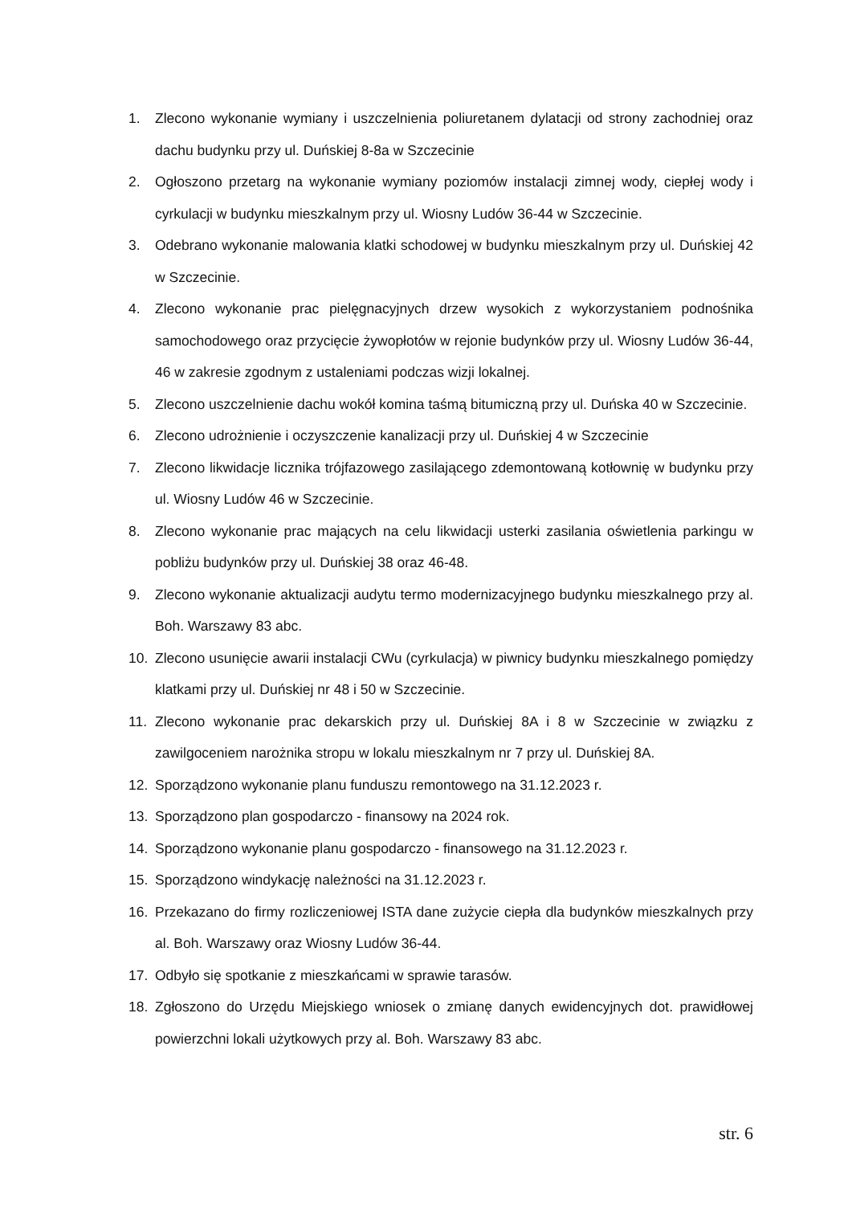1. Zlecono wykonanie wymiany i uszczelnienia poliuretanem dylatacji od strony zachodniej oraz dachu budynku przy ul. Duńskiej 8-8a w Szczecinie
2. Ogłoszono przetarg na wykonanie wymiany poziomów instalacji zimnej wody, ciepłej wody i cyrkulacji w budynku mieszkalnym przy ul. Wiosny Ludów 36-44 w Szczecinie.
3. Odebrano wykonanie malowania klatki schodowej w budynku mieszkalnym przy ul. Duńskiej 42 w Szczecinie.
4. Zlecono wykonanie prac pielęgnacyjnych drzew wysokich z wykorzystaniem podnośnika samochodowego oraz przycięcie żywopłotów w rejonie budynków przy ul. Wiosny Ludów 36-44, 46 w zakresie zgodnym z ustaleniami podczas wizji lokalnej.
5. Zlecono uszczelnienie dachu wokół komina taśmą bitumiczną przy ul. Duńska 40 w Szczecinie.
6. Zlecono udrożnienie i oczyszczenie kanalizacji przy ul. Duńskiej 4 w Szczecinie
7. Zlecono likwidacje licznika trójfazowego zasilającego zdemontowaną kotłownię w budynku przy ul. Wiosny Ludów 46 w Szczecinie.
8. Zlecono wykonanie prac mających na celu likwidacji usterki zasilania oświetlenia parkingu w pobliżu budynków przy ul. Duńskiej 38 oraz 46-48.
9. Zlecono wykonanie aktualizacji audytu termo modernizacyjnego budynku mieszkalnego przy al. Boh. Warszawy 83 abc.
10. Zlecono usunięcie awarii instalacji CWu (cyrkulacja) w piwnicy budynku mieszkalnego pomiędzy klatkami przy ul. Duńskiej nr 48 i 50 w Szczecinie.
11. Zlecono wykonanie prac dekarskich przy ul. Duńskiej 8A i 8 w Szczecinie w związku z zawilgoceniem narożnika stropu w lokalu mieszkalnym nr 7 przy ul. Duńskiej 8A.
12. Sporządzono wykonanie planu funduszu remontowego na 31.12.2023 r.
13. Sporządzono plan gospodarczo - finansowy na 2024 rok.
14. Sporządzono wykonanie planu gospodarczo - finansowego na 31.12.2023 r.
15. Sporządzono windykację należności na 31.12.2023 r.
16. Przekazano do firmy rozliczeniowej ISTA dane zużycie ciepła dla budynków mieszkalnych przy al. Boh. Warszawy oraz Wiosny Ludów 36-44.
17. Odbyło się spotkanie z mieszkańcami w sprawie tarasów.
18. Zgłoszono do Urzędu Miejskiego wniosek o zmianę danych ewidencyjnych dot. prawidłowej powierzchni lokali użytkowych przy al. Boh. Warszawy 83 abc.
str. 6